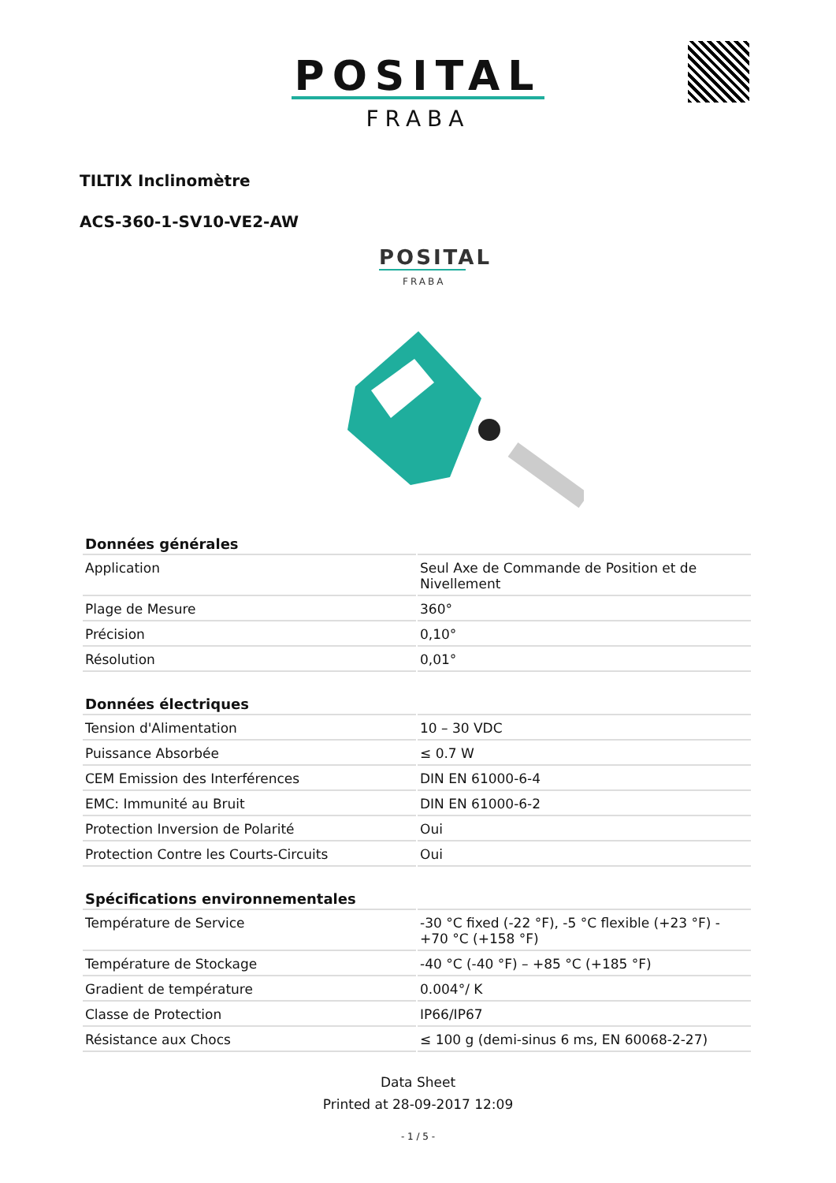POSITAL
FRABA
TILTIX Inclinomètre
ACS-360-1-SV10-VE2-AW
POSITAL
FRABA
| Données générales | |
| --- | --- |
| Application | Seul Axe de Commande de Position et de Nivellement |
| Plage de Mesure | 360° |
| Précision | 0,10° |
| Résolution | 0,01° |
| Données électriques | |
| --- | --- |
| Tension d'Alimentation | 10 – 30 VDC |
| Puissance Absorbée | ≤ 0.7 W |
| CEM Emission des Interférences | DIN EN 61000-6-4 |
| EMC: Immunité au Bruit | DIN EN 61000-6-2 |
| Protection Inversion de Polarité | Oui |
| Protection Contre les Courts-Circuits | Oui |
| Spécifications environnementales | |
| --- | --- |
| Température de Service | -30 °C fixed (-22 °F), -5 °C flexible (+23 °F) - +70 °C (+158 °F) |
| Température de Stockage | -40 °C (-40 °F) – +85 °C (+185 °F) |
| Gradient de température | 0.004°/ K |
| Classe de Protection | IP66/IP67 |
| Résistance aux Chocs | ≤ 100 g (demi-sinus 6 ms, EN 60068-2-27) |
Data Sheet
Printed at 28-09-2017 12:09
- 1 / 5 -